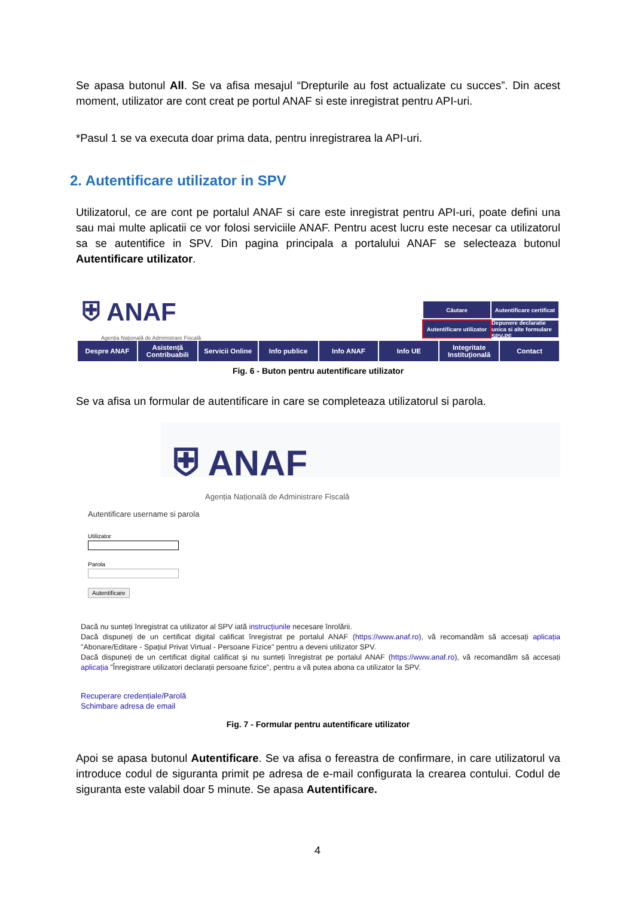Se apasa butonul All. Se va afisa mesajul “Drepturile au fost actualizate cu succes”. Din acest moment, utilizator are cont creat pe portul ANAF si este inregistrat pentru API-uri.
*Pasul 1 se va executa doar prima data, pentru inregistrarea la API-uri.
2. Autentificare utilizator in SPV
Utilizatorul, ce are cont pe portalul ANAF si care este inregistrat pentru API-uri, poate defini una sau mai multe aplicatii ce vor folosi serviciile ANAF. Pentru acest lucru este necesar ca utilizatorul sa se autentifice in SPV. Din pagina principala a portalului ANAF se selecteaza butonul Autentificare utilizator.
⛨ ANAF
Agenția Națională de Administrare Fiscală
Căutare
Autentificare certificat
Autentificare utilizator
Depunere declaratie unica si alte formulare SPV-PF
Despre ANAF Asistență Contribuabili Servicii Online Info publice Info ANAF Info UE Integritate Instituțională Contact
Fig. 6 - Buton pentru autentificare utilizator
Se va afisa un formular de autentificare in care se completeaza utilizatorul si parola.
⛨ ANAF
Agenția Națională de Administrare Fiscală
Autentificare username si parola
Utilizator
Parola
Autentificare
Dacă nu sunteți înregistrat ca utilizator al SPV iată instrucțiunile necesare înrolării.
Dacă dispuneți de un certificat digital calificat înregistrat pe portalul ANAF (https://www.anaf.ro), vă recomandăm să accesați aplicația "Abonare/Editare - Spațiul Privat Virtual - Persoane Fizice" pentru a deveni utilizator SPV.
Dacă dispuneți de un certificat digital calificat și nu sunteți înregistrat pe portalul ANAF (https://www.anaf.ro), vă recomandăm să accesați aplicația "Înregistrare utilizatori declarații persoane fizice", pentru a vă putea abona ca utilizator la SPV.
Recuperare credențiale/Parolă
Schimbare adresa de email
Fig. 7 - Formular pentru autentificare utilizator
Apoi se apasa butonul Autentificare. Se va afisa o fereastra de confirmare, in care utilizatorul va introduce codul de siguranta primit pe adresa de e-mail configurata la crearea contului. Codul de siguranta este valabil doar 5 minute. Se apasa Autentificare.
4